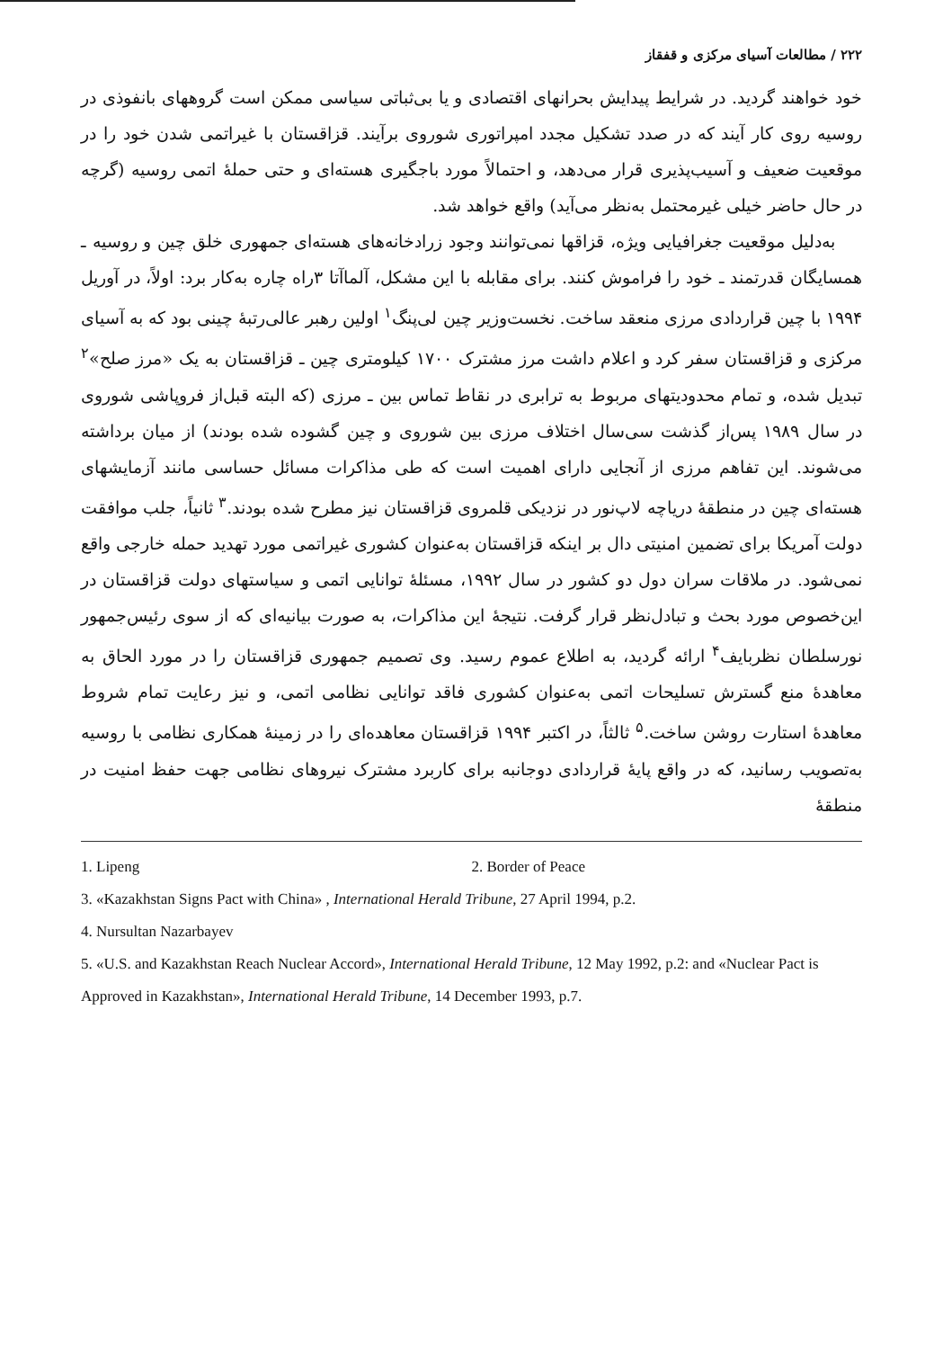۲۲۲ / مطالعات آسیای مرکزی و قفقاز
خود خواهند گردید. در شرایط پیدایش بحرانهای اقتصادی و یا بی‌ثباتی سیاسی ممکن است گروههای بانفوذی در روسیه روی کار آیند که در صدد تشکیل مجدد امپراتوری شوروی برآیند. قزاقستان با غیراتمی شدن خود را در موقعیت ضعیف و آسیب‌پذیری قرار می‌دهد، و احتمالاً مورد باجگیری هسته‌ای و حتی حملهٔ اتمی روسیه (گرچه در حال حاضر خیلی غیرمحتمل به‌نظر می‌آید) واقع خواهد شد.
به‌دلیل موقعیت جغرافیایی ویژه، قزاقها نمی‌توانند وجود زرادخانه‌های هسته‌ای جمهوری خلق چین و روسیه ـ همسایگان قدرتمند ـ خود را فراموش کنند. برای مقابله با این مشکل، آلماآتا ۳راه چاره به‌کار برد: اولاً، در آوریل ۱۹۹۴ با چین قراردادی مرزی منعقد ساخت. نخست‌وزیر چین لی‌پنگ<sup>۱</sup> اولین رهبر عالی‌رتبهٔ چینی بود که به آسیای مرکزی و قزاقستان سفر کرد و اعلام داشت مرز مشترک ۱۷۰۰ کیلومتری چین ـ قزاقستان به یک «مرز صلح»<sup>۲</sup> تبدیل شده، و تمام محدودیتهای مربوط به ترابری در نقاط تماس بین ـ مرزی (که البته قبل‌از فروپاشی شوروی در سال ۱۹۸۹ پس‌از گذشت سی‌سال اختلاف مرزی بین شوروی و چین گشوده شده بودند) از میان برداشته می‌شوند. این تفاهم مرزی از آنجایی دارای اهمیت است که طی مذاکرات مسائل حساسی مانند آزمایشهای هسته‌ای چین در منطقهٔ دریاچه لاپ‌نور در نزدیکی قلمروی قزاقستان نیز مطرح شده بودند.<sup>۳</sup> ثانیاً، جلب موافقت دولت آمریکا برای تضمین امنیتی دال بر اینکه قزاقستان به‌عنوان کشوری غیراتمی مورد تهدید حمله خارجی واقع نمی‌شود. در ملاقات سران دول دو کشور در سال ۱۹۹۲، مسئلهٔ توانایی اتمی و سیاستهای دولت قزاقستان در این‌خصوص مورد بحث و تبادل‌نظر قرار گرفت. نتیجهٔ این مذاکرات، به صورت بیانیه‌ای که از سوی رئیس‌جمهور نورسلطان نظربایف<sup>۴</sup> ارائه گردید، به اطلاع عموم رسید. وی تصمیم جمهوری قزاقستان را در مورد الحاق به معاهدهٔ منع گسترش تسلیحات اتمی به‌عنوان کشوری فاقد توانایی نظامی اتمی، و نیز رعایت تمام شروط معاهدهٔ استارت روشن ساخت.<sup>۵</sup> ثالثاً، در اکتبر ۱۹۹۴ قزاقستان معاهده‌ای را در زمینهٔ همکاری نظامی با روسیه به‌تصویب رسانید، که در واقع پایهٔ قراردادی دوجانبه برای کاربرد مشترک نیروهای نظامی جهت حفظ امنیت در منطقهٔ
1. Lipeng 2. Border of Peace
3. «Kazakhstan Signs Pact with China» , International Herald Tribune, 27 April 1994, p.2.
4. Nursultan Nazarbayev
5. «U.S. and Kazakhstan Reach Nuclear Accord», International Herald Tribune, 12 May 1992, p.2: and «Nuclear Pact is Approved in Kazakhstan», International Herald Tribune, 14 December 1993, p.7.